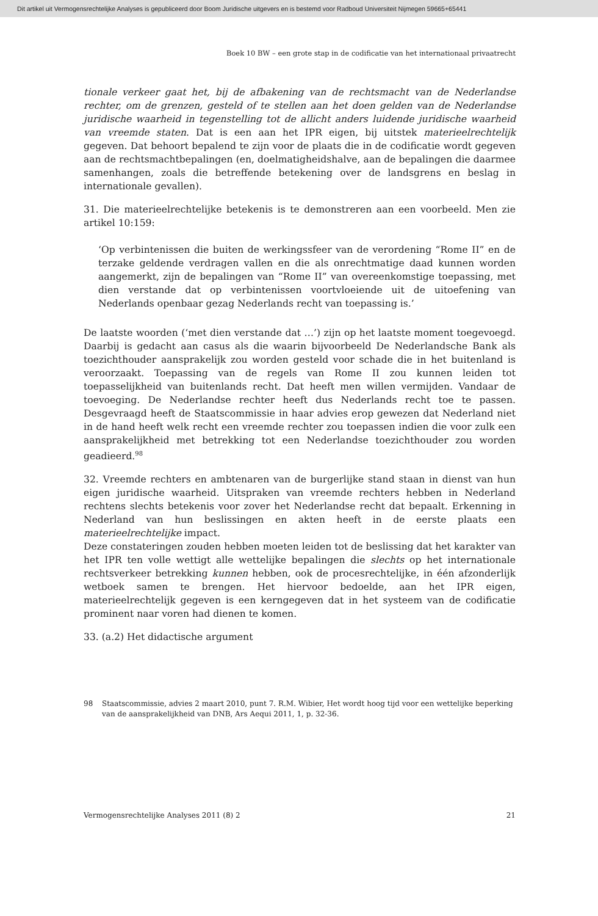Dit artikel uit Vermogensrechtelijke Analyses is gepubliceerd door Boom Juridische uitgevers en is bestemd voor Radboud Universiteit Nijmegen 59665+65441
Boek 10 BW – een grote stap in de codificatie van het internationaal privaatrecht
tionale verkeer gaat het, bij de afbakening van de rechtsmacht van de Nederlandse rechter, om de grenzen, gesteld of te stellen aan het doen gelden van de Nederlandse juridische waarheid in tegenstelling tot de allicht anders luidende juridische waarheid van vreemde staten. Dat is een aan het IPR eigen, bij uitstek materieelrechtelijk gegeven. Dat behoort bepalend te zijn voor de plaats die in de codificatie wordt gegeven aan de rechtsmachtbepalingen (en, doelmatigheidshalve, aan de bepalingen die daarmee samenhangen, zoals die betreffende betekening over de landsgrens en beslag in internationale gevallen).
31. Die materieelrechtelijke betekenis is te demonstreren aan een voorbeeld. Men zie artikel 10:159:
‘Op verbintenissen die buiten de werkingssfeer van de verordening “Rome II” en de terzake geldende verdragen vallen en die als onrechtmatige daad kunnen worden aangemerkt, zijn de bepalingen van “Rome II” van overeenkomstige toepassing, met dien verstande dat op verbintenissen voortvloeiende uit de uitoefening van Nederlands openbaar gezag Nederlands recht van toepassing is.’
De laatste woorden (‘met dien verstande dat …’) zijn op het laatste moment toegevoegd. Daarbij is gedacht aan casus als die waarin bijvoorbeeld De Nederlandsche Bank als toezichthouder aansprakelijk zou worden gesteld voor schade die in het buitenland is veroorzaakt. Toepassing van de regels van Rome II zou kunnen leiden tot toepasselijkheid van buitenlands recht. Dat heeft men willen vermijden. Vandaar de toevoeging. De Nederlandse rechter heeft dus Nederlands recht toe te passen. Desgevraagd heeft de Staatscommissie in haar advies erop gewezen dat Nederland niet in de hand heeft welk recht een vreemde rechter zou toepassen indien die voor zulk een aansprakelijkheid met betrekking tot een Nederlandse toezichthouder zou worden geadieerd.<sup>98</sup>
32. Vreemde rechters en ambtenaren van de burgerlijke stand staan in dienst van hun eigen juridische waarheid. Uitspraken van vreemde rechters hebben in Nederland rechtens slechts betekenis voor zover het Nederlandse recht dat bepaalt. Erkenning in Nederland van hun beslissingen en akten heeft in de eerste plaats een materieelrechtelijke impact.
Deze constateringen zouden hebben moeten leiden tot de beslissing dat het karakter van het IPR ten volle wettigt alle wettelijke bepalingen die slechts op het internationale rechtsverkeer betrekking kunnen hebben, ook de procesrechtelijke, in één afzonderlijk wetboek samen te brengen. Het hiervoor bedoelde, aan het IPR eigen, materieelrechtelijk gegeven is een kerngegeven dat in het systeem van de codificatie prominent naar voren had dienen te komen.
33. (a.2) Het didactische argument
98 Staatscommissie, advies 2 maart 2010, punt 7. R.M. Wibier, Het wordt hoog tijd voor een wettelijke beperking van de aansprakelijkheid van DNB, Ars Aequi 2011, 1, p. 32-36.
Vermogensrechtelijke Analyses 2011 (8) 2 21